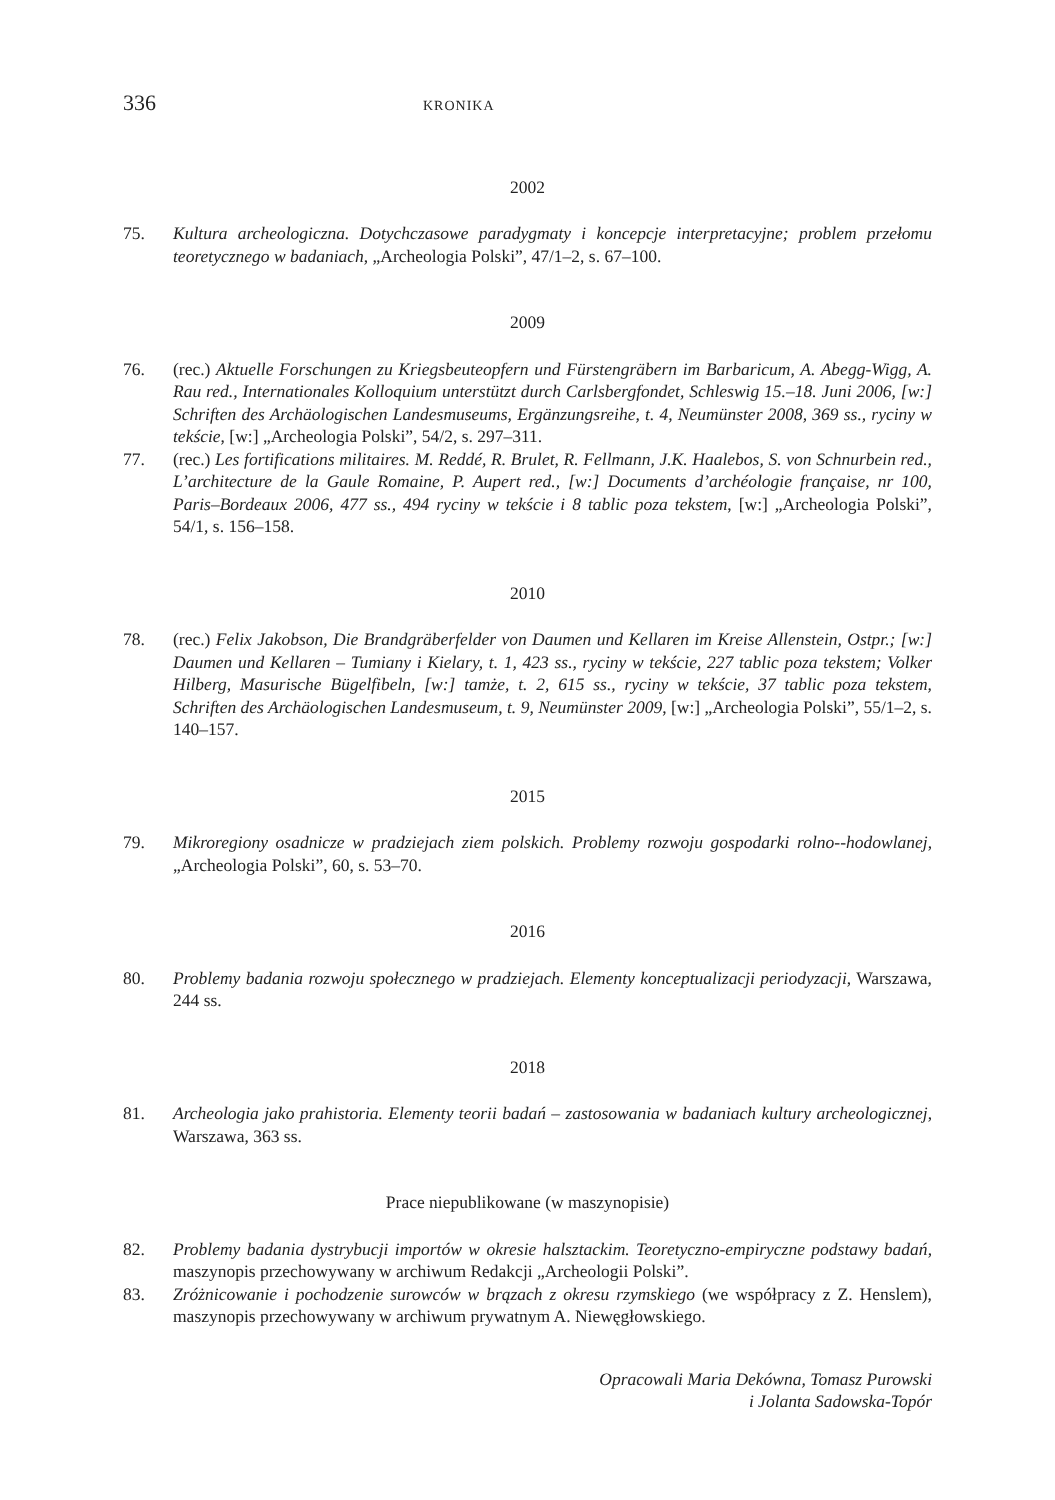336
KRONIKA
2002
75. Kultura archeologiczna. Dotychczasowe paradygmaty i koncepcje interpretacyjne; problem przełomu teoretycznego w badaniach, „Archeologia Polski”, 47/1–2, s. 67–100.
2009
76. (rec.) Aktuelle Forschungen zu Kriegsbeuteopfern und Fürstengräbern im Barbaricum, A. Abegg-Wigg, A. Rau red., Internationales Kolloquium unterstützt durch Carlsbergfondet, Schleswig 15.–18. Juni 2006, [w:] Schriften des Archäologischen Landesmuseums, Ergänzungsreihe, t. 4, Neumünster 2008, 369 ss., ryciny w tekście, [w:] „Archeologia Polski”, 54/2, s. 297–311.
77. (rec.) Les fortifications militaires. M. Reddé, R. Brulet, R. Fellmann, J.K. Haalebos, S. von Schnurbein red., L’architecture de la Gaule Romaine, P. Aupert red., [w:] Documents d’archéologie française, nr 100, Paris–Bordeaux 2006, 477 ss., 494 ryciny w tekście i 8 tablic poza tekstem, [w:] „Archeologia Polski”, 54/1, s. 156–158.
2010
78. (rec.) Felix Jakobson, Die Brandgräberfelder von Daumen und Kellaren im Kreise Allenstein, Ostpr.; [w:] Daumen und Kellaren – Tumiany i Kielary, t. 1, 423 ss., ryciny w tekście, 227 tablic poza tekstem; Volker Hilberg, Masurische Bügelfibeln, [w:] tamże, t. 2, 615 ss., ryciny w tekście, 37 tablic poza tekstem, Schriften des Archäologischen Landesmuseum, t. 9, Neumünster 2009, [w:] „Archeologia Polski”, 55/1–2, s. 140–157.
2015
79. Mikroregiony osadnicze w pradziejach ziem polskich. Problemy rozwoju gospodarki rolno--hodowlanej, „Archeologia Polski”, 60, s. 53–70.
2016
80. Problemy badania rozwoju społecznego w pradziejach. Elementy konceptualizacji periodyzacji, Warszawa, 244 ss.
2018
81. Archeologia jako prahistoria. Elementy teorii badań – zastosowania w badaniach kultury archeologicznej, Warszawa, 363 ss.
Prace niepublikowane (w maszynopisie)
82. Problemy badania dystrybucji importów w okresie halsztackim. Teoretyczno-empiryczne podstawy badań, maszynopis przechowywany w archiwum Redakcji „Archeologii Polski”.
83. Zróżnicowanie i pochodzenie surowców w brązach z okresu rzymskiego (we współpracy z Z. Henslem), maszynopis przechowywany w archiwum prywatnym A. Niewęgłowskiego.
Opracowali Maria Dekówna, Tomasz Purowski
i Jolanta Sadowska-Topór